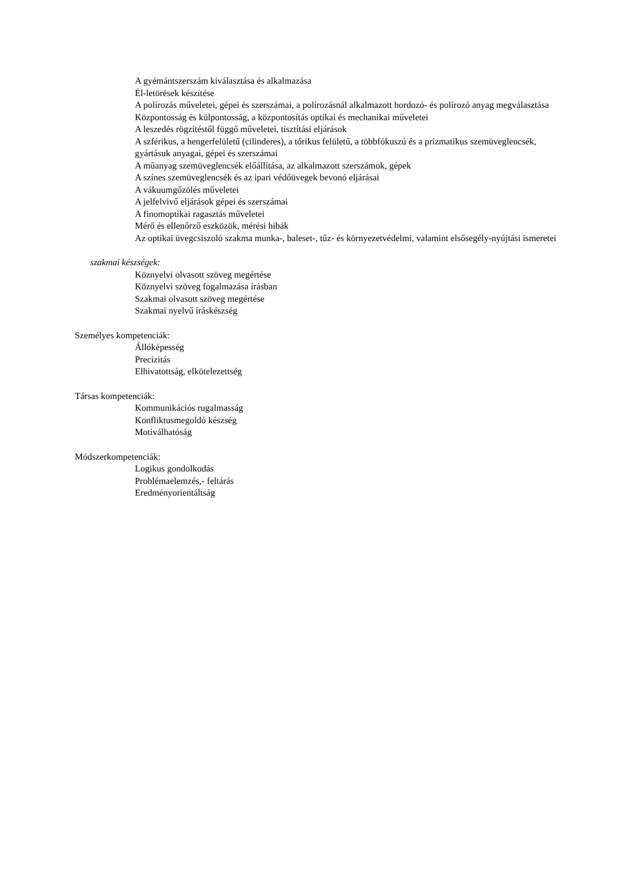A gyémántszerszám kiválasztása és alkalmazása
Él-letörések készítése
A polírozás műveletei, gépei és szerszámai, a polírozásnál alkalmazott hordozó- és polírozó anyag megválasztása
Központosság és külpontosság, a központosítás optikai és mechanikai műveletei
A leszedés rögzítéstől függő műveletei, tisztítási eljárások
A szférikus, a hengerfelületű (cilinderes), a tórikus felületű, a többfókuszú és a prizmatikus szemüveglencsék, gyártásuk anyagai, gépei és szerszámai
A műanyag szemüveglencsék előállítása, az alkalmazott szerszámok, gépek
A színes szemüveglencsék és az ipari védőüvegek bevonó eljárásai
A vákuumgőzölés műveletei
A jelfelvivő eljárások gépei és szerszámai
A finomoptikai ragasztás műveletei
Mérő és ellenőrző eszközök, mérési hibák
Az optikai üvegcsiszoló szakma munka-, baleset-, tűz- és környezetvédelmi, valamint elsősegély-nyújtási ismeretei
szakmai készségek:
Köznyelvi olvasott szöveg megértése
Köznyelvi szöveg fogalmazása írásban
Szakmai olvasott szöveg megértése
Szakmai nyelvű íráskészség
Személyes kompetenciák:
Állóképesség
Precizitás
Elhivatottság, elkötelezettség
Társas kompetenciák:
Kommunikációs rugalmasság
Konfliktusmegoldó készség
Motiválhatóság
Módszerkompetenciák:
Logikus gondolkodás
Problémaelemzés,- feltárás
Eredményorientáltság